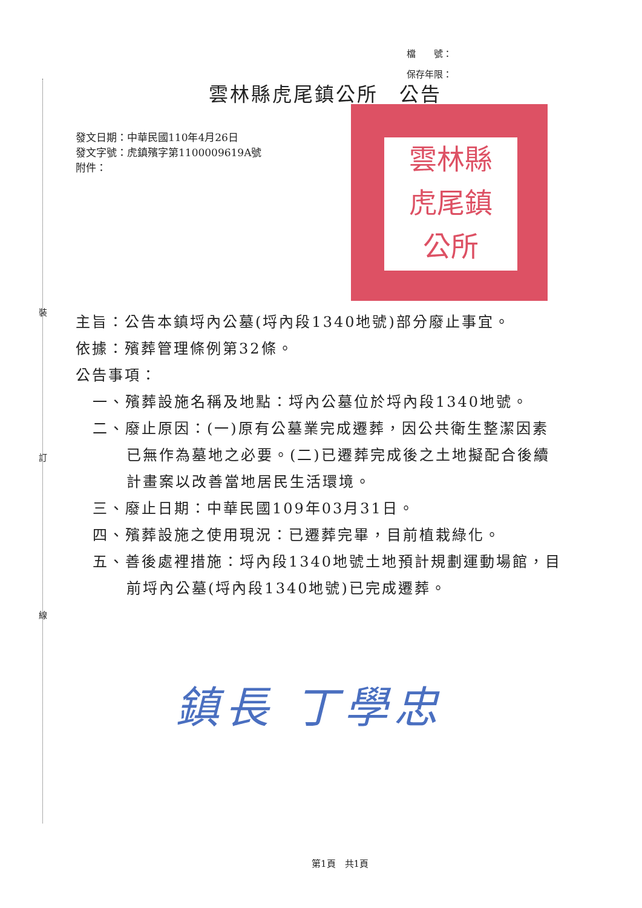裝
訂
線
檔　　號：
保存年限：
雲林縣虎尾鎮公所　公告
發文日期：中華民國110年4月26日
發文字號：虎鎮殯字第1100009619A號
附件：
雲林縣
虎尾鎮
公所
主旨：公告本鎮埒內公墓(埒內段1340地號)部分廢止事宜。
依據：殯葬管理條例第32條。
公告事項：
一、殯葬設施名稱及地點：埒內公墓位於埒內段1340地號。
二、廢止原因：(一)原有公墓業完成遷葬，因公共衛生整潔因素
已無作為墓地之必要。(二)已遷葬完成後之土地擬配合後續
計畫案以改善當地居民生活環境。
三、廢止日期：中華民國109年03月31日。
四、殯葬設施之使用現況：已遷葬完畢，目前植栽綠化。
五、善後處裡措施：埒內段1340地號土地預計規劃運動場館，目
前埒內公墓(埒內段1340地號)已完成遷葬。
鎮長 丁學忠
第1頁　共1頁